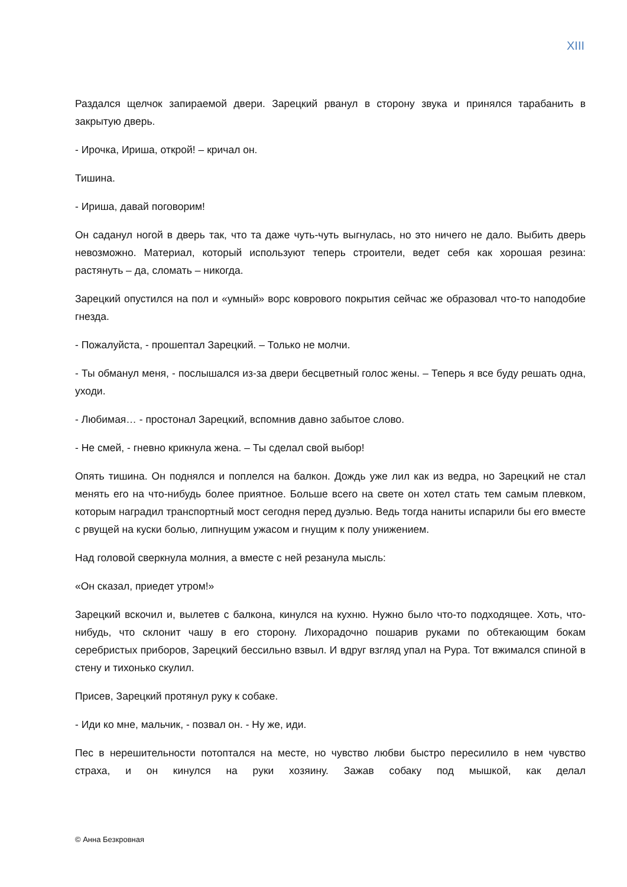XIII
Раздался щелчок запираемой двери. Зарецкий рванул в сторону звука и принялся тарабанить в закрытую дверь.
- Ирочка, Ириша, открой! – кричал он.
Тишина.
- Ириша, давай поговорим!
Он саданул ногой в дверь так, что та даже чуть-чуть выгнулась, но это ничего не дало. Выбить дверь невозможно. Материал, который используют теперь строители, ведет себя как хорошая резина: растянуть – да, сломать – никогда.
Зарецкий опустился на пол и «умный» ворс коврового покрытия сейчас же образовал что-то наподобие гнезда.
- Пожалуйста, - прошептал Зарецкий. – Только не молчи.
- Ты обманул меня, - послышался из-за двери бесцветный голос жены. – Теперь я все буду решать одна, уходи.
- Любимая… - простонал Зарецкий, вспомнив давно забытое слово.
- Не смей, - гневно крикнула жена. – Ты сделал свой выбор!
Опять тишина. Он поднялся и поплелся на балкон. Дождь уже лил как из ведра, но Зарецкий не стал менять его на что-нибудь более приятное. Больше всего на свете он хотел стать тем самым плевком, которым наградил транспортный мост сегодня перед дуэлью. Ведь тогда наниты испарили бы его вместе с рвущей на куски болью, липнущим ужасом и гнущим к полу унижением.
Над головой сверкнула молния, а вместе с ней резанула мысль:
«Он сказал, приедет утром!»
Зарецкий вскочил и, вылетев с балкона, кинулся на кухню. Нужно было что-то подходящее. Хоть, что-нибудь, что склонит чашу в его сторону. Лихорадочно пошарив руками по обтекающим бокам серебристых приборов, Зарецкий бессильно взвыл. И вдруг взгляд упал на Рура. Тот вжимался спиной в стену и тихонько скулил.
Присев, Зарецкий протянул руку к собаке.
- Иди ко мне, мальчик, - позвал он. - Ну же, иди.
Пес в нерешительности потоптался на месте, но чувство любви быстро пересилило в нем чувство страха, и он кинулся на руки хозяину. Зажав собаку под мышкой, как делал
© Анна Безкровная